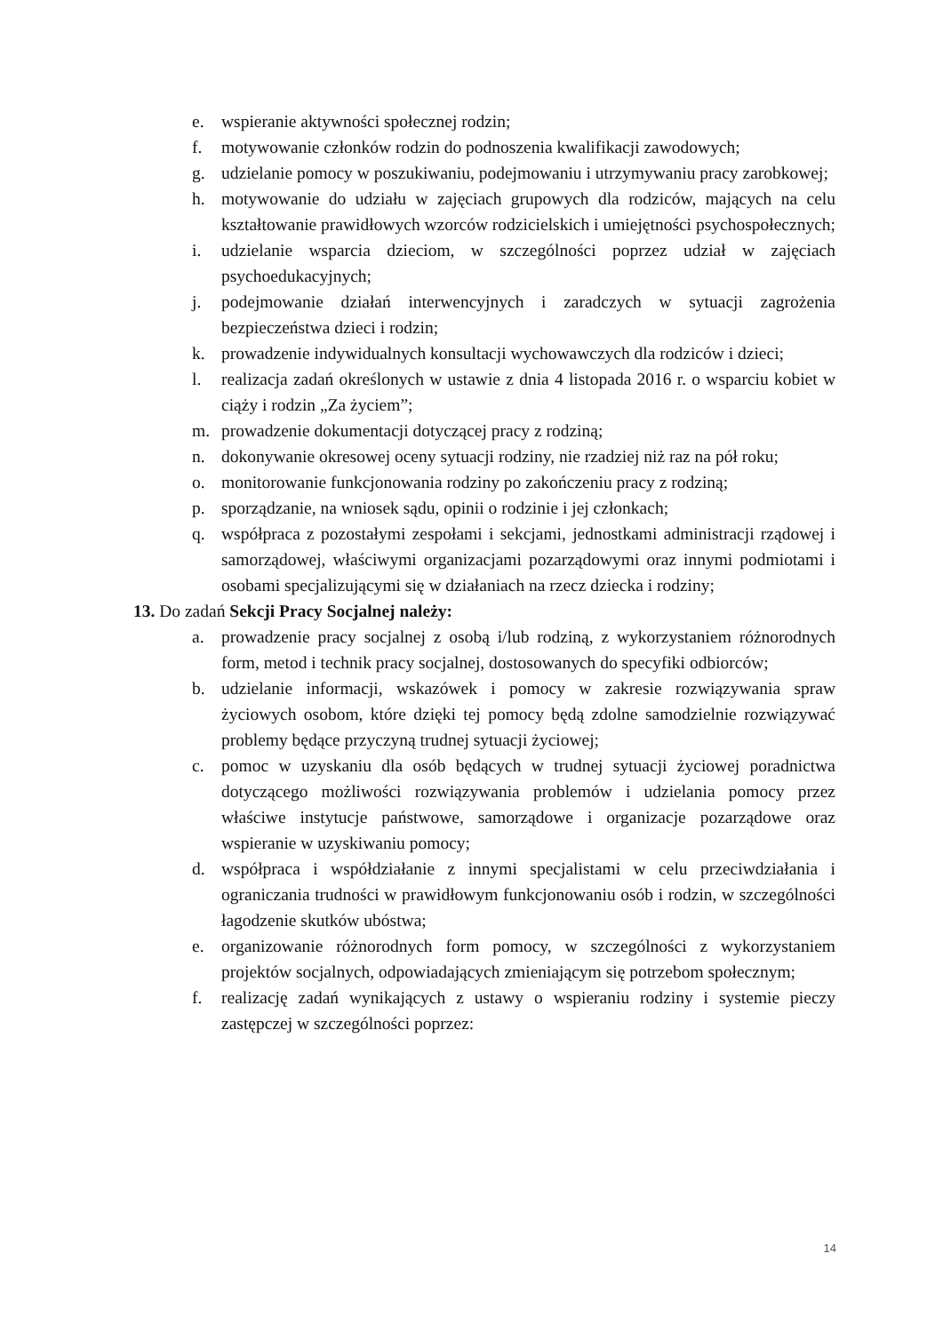e. wspieranie aktywności społecznej rodzin;
f. motywowanie członków rodzin do podnoszenia kwalifikacji zawodowych;
g. udzielanie pomocy w poszukiwaniu, podejmowaniu i utrzymywaniu pracy zarobkowej;
h. motywowanie do udziału w zajęciach grupowych dla rodziców, mających na celu kształtowanie prawidłowych wzorców rodzicielskich i umiejętności psychospołecznych;
i. udzielanie wsparcia dzieciom, w szczególności poprzez udział w zajęciach psychoedukacyjnych;
j. podejmowanie działań interwencyjnych i zaradczych w sytuacji zagrożenia bezpieczeństwa dzieci i rodzin;
k. prowadzenie indywidualnych konsultacji wychowawczych dla rodziców i dzieci;
l. realizacja zadań określonych w ustawie z dnia 4 listopada 2016 r. o wsparciu kobiet w ciąży i rodzin „Za życiem”;
m. prowadzenie dokumentacji dotyczącej pracy z rodziną;
n. dokonywanie okresowej oceny sytuacji rodziny, nie rzadziej niż raz na pół roku;
o. monitorowanie funkcjonowania rodziny po zakończeniu pracy z rodziną;
p. sporządzanie, na wniosek sądu, opinii o rodzinie i jej członkach;
q. współpraca z pozostałymi zespołami i sekcjami, jednostkami administracji rządowej i samorządowej, właściwymi organizacjami pozarządowymi oraz innymi podmiotami i osobami specjalizującymi się w działaniach na rzecz dziecka i rodziny;
13. Do zadań Sekcji Pracy Socjalnej należy:
a. prowadzenie pracy socjalnej z osobą i/lub rodziną, z wykorzystaniem różnorodnych form, metod i technik pracy socjalnej, dostosowanych do specyfiki odbiorców;
b. udzielanie informacji, wskazówek i pomocy w zakresie rozwiązywania spraw życiowych osobom, które dzięki tej pomocy będą zdolne samodzielnie rozwiązywać problemy będące przyczyną trudnej sytuacji życiowej;
c. pomoc w uzyskaniu dla osób będących w trudnej sytuacji życiowej poradnictwa dotyczącego możliwości rozwiązywania problemów i udzielania pomocy przez właściwe instytucje państwowe, samorządowe i organizacje pozarządowe oraz wspieranie w uzyskiwaniu pomocy;
d. współpraca i współdziałanie z innymi specjalistami w celu przeciwdziałania i ograniczania trudności w prawidłowym funkcjonowaniu osób i rodzin, w szczególności łagodzenie skutków ubóstwa;
e. organizowanie różnorodnych form pomocy, w szczególności z wykorzystaniem projektów socjalnych, odpowiadających zmieniającym się potrzebom społecznym;
f. realizację zadań wynikających z ustawy o wspieraniu rodziny i systemie pieczy zastępczej w szczególności poprzez:
14